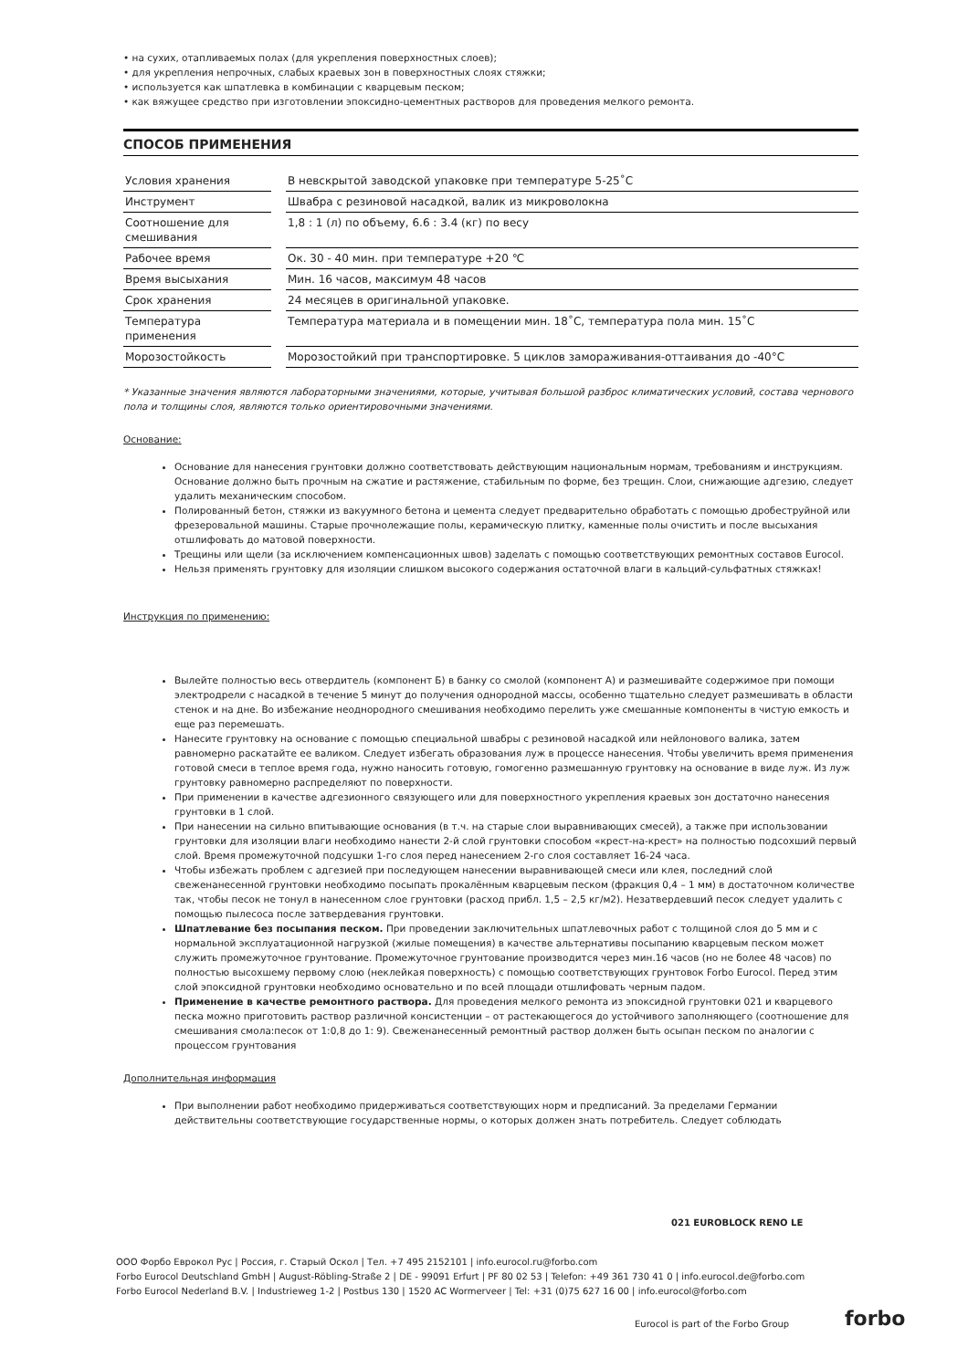• на сухих, отапливаемых полах (для укрепления поверхностных слоев);
• для укрепления непрочных, слабых краевых зон в поверхностных слоях стяжки;
• используется как шпатлевка в комбинации с кварцевым песком;
• как вяжущее средство при изготовлении эпоксидно-цементных растворов для проведения мелкого ремонта.
СПОСОБ ПРИМЕНЕНИЯ
| Условия хранения | | В невскрытой заводской упаковке при температуре 5-25˚C |
| Инструмент | | Швабра с резиновой насадкой, валик из микроволокна |
| Соотношение для смешивания | | 1,8 : 1 (л) по объему, 6.6 : 3.4 (кг) по весу |
| Рабочее время | | Ок. 30 - 40 мин. при температуре +20 ℃ |
| Время высыхания | | Мин. 16 часов, максимум 48 часов |
| Срок хранения | | 24 месяцев в оригинальной упаковке. |
| Температура применения | | Температура материала и в помещении мин. 18˚C, температура пола мин. 15˚C |
| Морозостойкость | | Морозостойкий при транспортировке. 5 циклов замораживания-оттаивания до -40°C |
* Указанные значения являются лабораторными значениями, которые, учитывая большой разброс климатических условий, состава чернового пола и толщины слоя, являются только ориентировочными значениями.
Основание:
Основание для нанесения грунтовки должно соответствовать действующим национальным нормам, требованиям и инструкциям. Основание должно быть прочным на сжатие и растяжение, стабильным по форме, без трещин. Слои, снижающие адгезию, следует удалить механическим способом.
Полированный бетон, стяжки из вакуумного бетона и цемента следует предварительно обработать с помощью дробеструйной или фрезеровальной машины. Старые прочнолежащие полы, керамическую плитку, каменные полы очистить и после высыхания отшлифовать до матовой поверхности.
Трещины или щели (за исключением компенсационных швов) заделать с помощью соответствующих ремонтных составов Eurocol.
Нельзя применять грунтовку для изоляции слишком высокого содержания остаточной влаги в кальций-сульфатных стяжках!
Инструкция по применению:
Вылейте полностью весь отвердитель (компонент Б) в банку со смолой (компонент А) и размешивайте содержимое при помощи электродрели с насадкой в течение 5 минут до получения однородной массы, особенно тщательно следует размешивать в области стенок и на дне. Во избежание неоднородного смешивания необходимо перелить уже смешанные компоненты в чистую емкость и еще раз перемешать.
Нанесите грунтовку на основание с помощью специальной швабры с резиновой насадкой или нейлонового валика, затем равномерно раскатайте ее валиком. Следует избегать образования луж в процессе нанесения. Чтобы увеличить время применения готовой смеси в теплое время года, нужно наносить готовую, гомогенно размешанную грунтовку на основание в виде луж. Из луж грунтовку равномерно распределяют по поверхности.
При применении в качестве адгезионного связующего или для поверхностного укрепления краевых зон достаточно нанесения грунтовки в 1 слой.
При нанесении на сильно впитывающие основания (в т.ч. на старые слои выравнивающих смесей), а также при использовании грунтовки для изоляции влаги необходимо нанести 2-й слой грунтовки способом «крест-на-крест» на полностью подсохший первый слой. Время промежуточной подсушки 1-го слоя перед нанесением 2-го слоя составляет 16-24 часа.
Чтобы избежать проблем с адгезией при последующем нанесении выравнивающей смеси или клея, последний слой свеженанесенной грунтовки необходимо посыпать прокалённым кварцевым песком (фракция 0,4 – 1 мм) в достаточном количестве так, чтобы песок не тонул в нанесенном слое грунтовки (расход прибл. 1,5 – 2,5 кг/м2). Незатвердевший песок следует удалить с помощью пылесоса после затвердевания грунтовки.
Шпатлевание без посыпания песком. При проведении заключительных шпатлевочных работ с толщиной слоя до 5 мм и с нормальной эксплуатационной нагрузкой (жилые помещения) в качестве альтернативы посыпанию кварцевым песком может служить промежуточное грунтование. Промежуточное грунтование производится через мин.16 часов (но не более 48 часов) по полностью высохшему первому слою (неклейкая поверхность) с помощью соответствующих грунтовок Forbo Eurocol. Перед этим слой эпоксидной грунтовки необходимо основательно и по всей площади отшлифовать черным падом.
Применение в качестве ремонтного раствора. Для проведения мелкого ремонта из эпоксидной грунтовки 021 и кварцевого песка можно приготовить раствор различной консистенции – от растекающегося до устойчивого заполняющего (соотношение для смешивания смола:песок от 1:0,8 до 1: 9). Свеженанесенный ремонтный раствор должен быть осыпан песком по аналогии с процессом грунтования
Дополнительная информация
При выполнении работ необходимо придерживаться соответствующих норм и предписаний. За пределами Германии действительны соответствующие государственные нормы, о которых должен знать потребитель. Следует соблюдать
021 EUROBLOCK RENO LE
ООО Форбо Еврокол Рус | Россия, г. Старый Оскол | Тел. +7 495 2152101 | info.eurocol.ru@forbo.com
Forbo Eurocol Deutschland GmbH | August-Röbling-Straße 2 | DE - 99091 Erfurt | PF 80 02 53 | Telefon: +49 361 730 41 0 | info.eurocol.de@forbo.com
Forbo Eurocol Nederland B.V. | Industrieweg 1-2 | Postbus 130 | 1520 AC Wormerveer | Tel: +31 (0)75 627 16 00 | info.eurocol@forbo.com
Eurocol is part of the Forbo Group
forbo